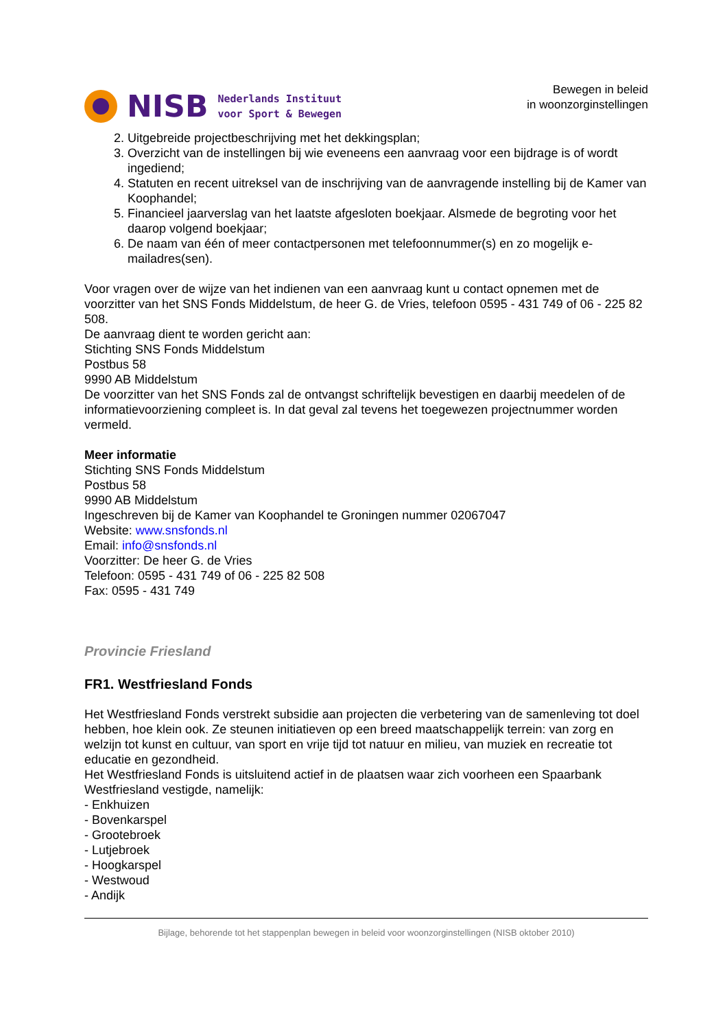NISB
Nederlands Instituut
voor Sport & Bewegen
Bewegen in beleid
in woonzorginstellingen
2. Uitgebreide projectbeschrijving met het dekkingsplan;
3. Overzicht van de instellingen bij wie eveneens een aanvraag voor een bijdrage is of wordt ingediend;
4. Statuten en recent uitreksel van de inschrijving van de aanvragende instelling bij de Kamer van Koophandel;
5. Financieel jaarverslag van het laatste afgesloten boekjaar. Alsmede de begroting voor het daarop volgend boekjaar;
6. De naam van één of meer contactpersonen met telefoonnummer(s) en zo mogelijk e-mailadres(sen).
Voor vragen over de wijze van het indienen van een aanvraag kunt u contact opnemen met de voorzitter van het SNS Fonds Middelstum, de heer G. de Vries, telefoon 0595 - 431 749 of 06 - 225 82 508.
De aanvraag dient te worden gericht aan:
Stichting SNS Fonds Middelstum
Postbus 58
9990 AB Middelstum
De voorzitter van het SNS Fonds zal de ontvangst schriftelijk bevestigen en daarbij meedelen of de informatievoorziening compleet is. In dat geval zal tevens het toegewezen projectnummer worden vermeld.
Meer informatie
Stichting SNS Fonds Middelstum
Postbus 58
9990 AB Middelstum
Ingeschreven bij de Kamer van Koophandel te Groningen nummer 02067047
Website: www.snsfonds.nl
Email: info@snsfonds.nl
Voorzitter: De heer G. de Vries
Telefoon: 0595 - 431 749 of 06 - 225 82 508
Fax: 0595 - 431 749
Provincie Friesland
FR1. Westfriesland Fonds
Het Westfriesland Fonds verstrekt subsidie aan projecten die verbetering van de samenleving tot doel hebben, hoe klein ook. Ze steunen initiatieven op een breed maatschappelijk terrein: van zorg en welzijn tot kunst en cultuur, van sport en vrije tijd tot natuur en milieu, van muziek en recreatie tot educatie en gezondheid.
Het Westfriesland Fonds is uitsluitend actief in de plaatsen waar zich voorheen een Spaarbank Westfriesland vestigde, namelijk:
- Enkhuizen
- Bovenkarspel
- Grootebroek
- Lutjebroek
- Hoogkarspel
- Westwoud
- Andijk
Bijlage, behorende tot het stappenplan bewegen in beleid voor woonzorginstellingen (NISB oktober 2010)